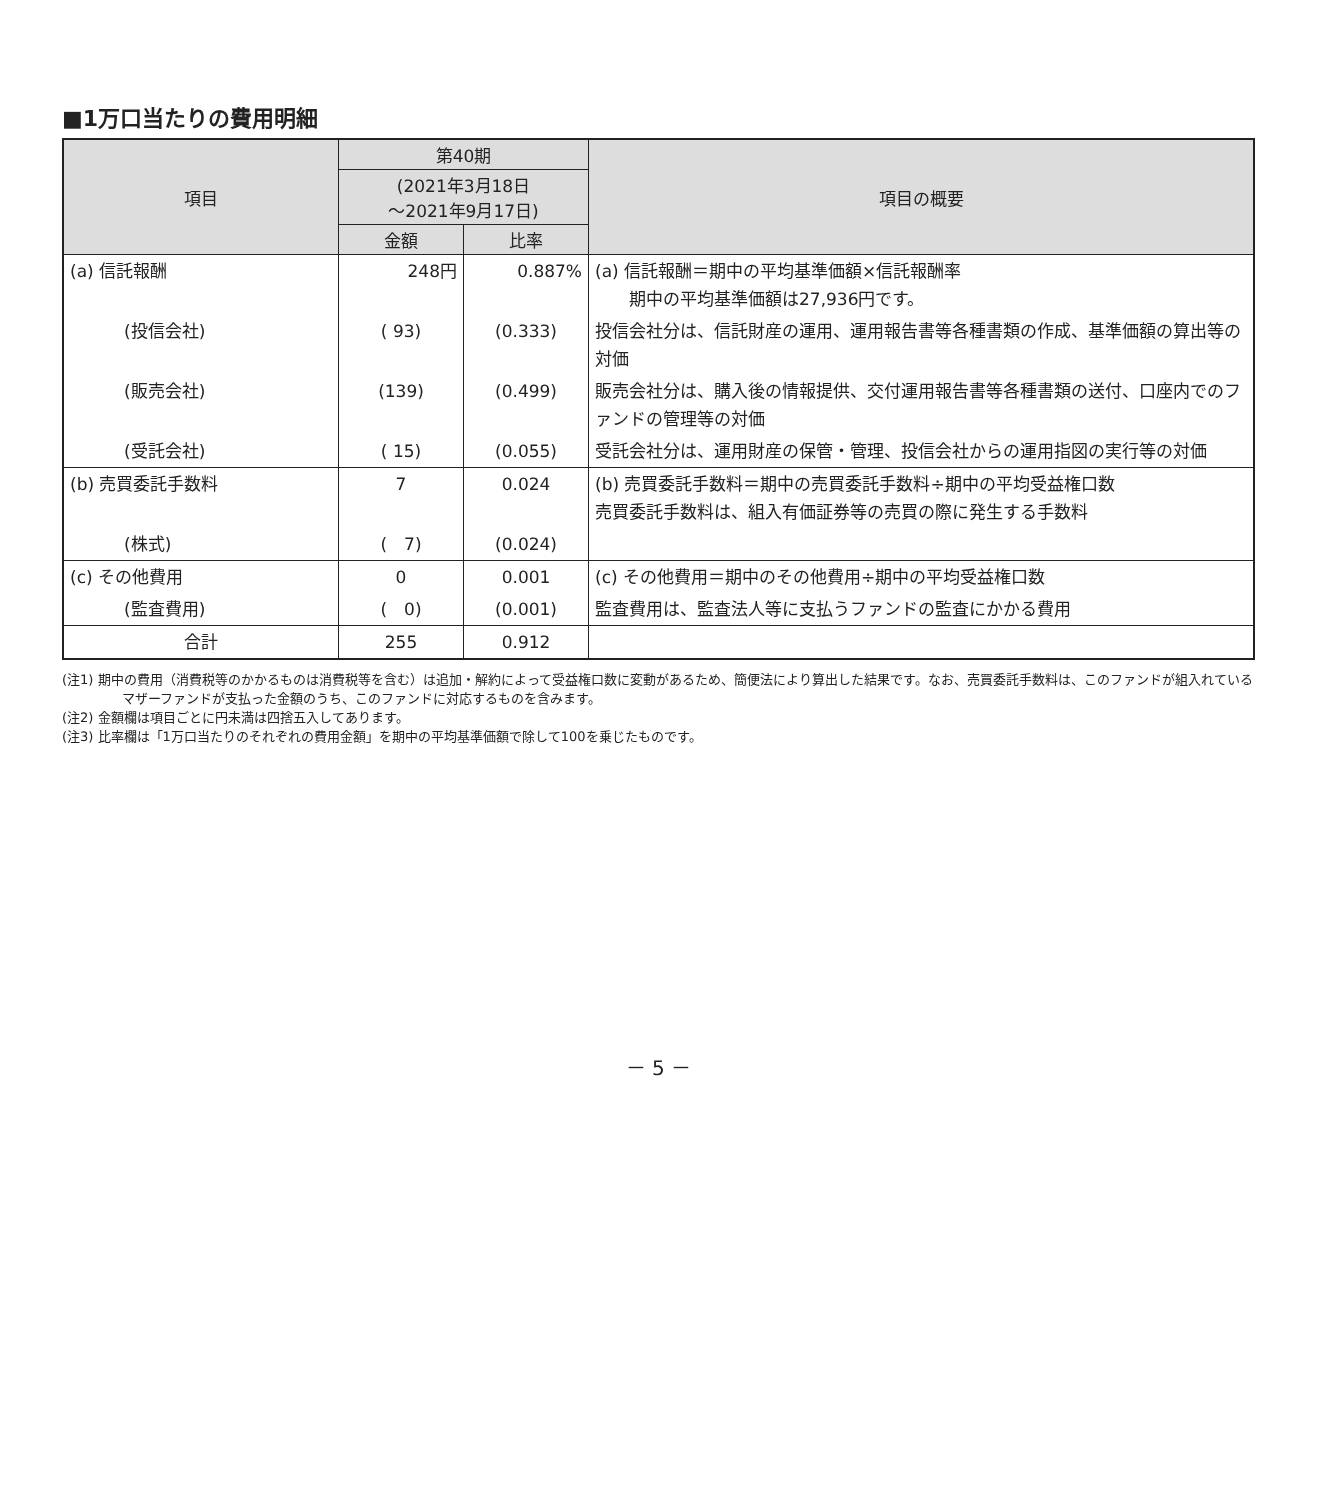■1万口当たりの費用明細
| 項目 | 第40期 | | 項目の概要 |
| --- | --- | --- | --- |
| | (2021年3月18日 ～2021年9月17日) | | |
| | 金額 | 比率 | |
| (a) 信託報酬 | 248円 | 0.887% | (a) 信託報酬＝期中の平均基準価額×信託報酬率 期中の平均基準価額は27,936円です。 |
| (投信会社) | ( 93) | (0.333) | 投信会社分は、信託財産の運用、運用報告書等各種書類の作成、基準価額の算出等の対価 |
| (販売会社) | (139) | (0.499) | 販売会社分は、購入後の情報提供、交付運用報告書等各種書類の送付、口座内でのファンドの管理等の対価 |
| (受託会社) | ( 15) | (0.055) | 受託会社分は、運用財産の保管・管理、投信会社からの運用指図の実行等の対価 |
| (b) 売買委託手数料 | 7 | 0.024 | (b) 売買委託手数料＝期中の売買委託手数料÷期中の平均受益権口数 売買委託手数料は、組入有価証券等の売買の際に発生する手数料 |
| (株式) | ( 7) | (0.024) | |
| (c) その他費用 | 0 | 0.001 | (c) その他費用＝期中のその他費用÷期中の平均受益権口数 |
| (監査費用) | ( 0) | (0.001) | 監査費用は、監査法人等に支払うファンドの監査にかかる費用 |
| 合計 | 255 | 0.912 | |
(注1) 期中の費用（消費税等のかかるものは消費税等を含む）は追加・解約によって受益権口数に変動があるため、簡便法により算出した結果です。なお、売買委託手数料は、このファンドが組入れているマザーファンドが支払った金額のうち、このファンドに対応するものを含みます。
(注2) 金額欄は項目ごとに円未満は四捨五入してあります。
(注3) 比率欄は「1万口当たりのそれぞれの費用金額」を期中の平均基準価額で除して100を乗じたものです。
－ 5 －